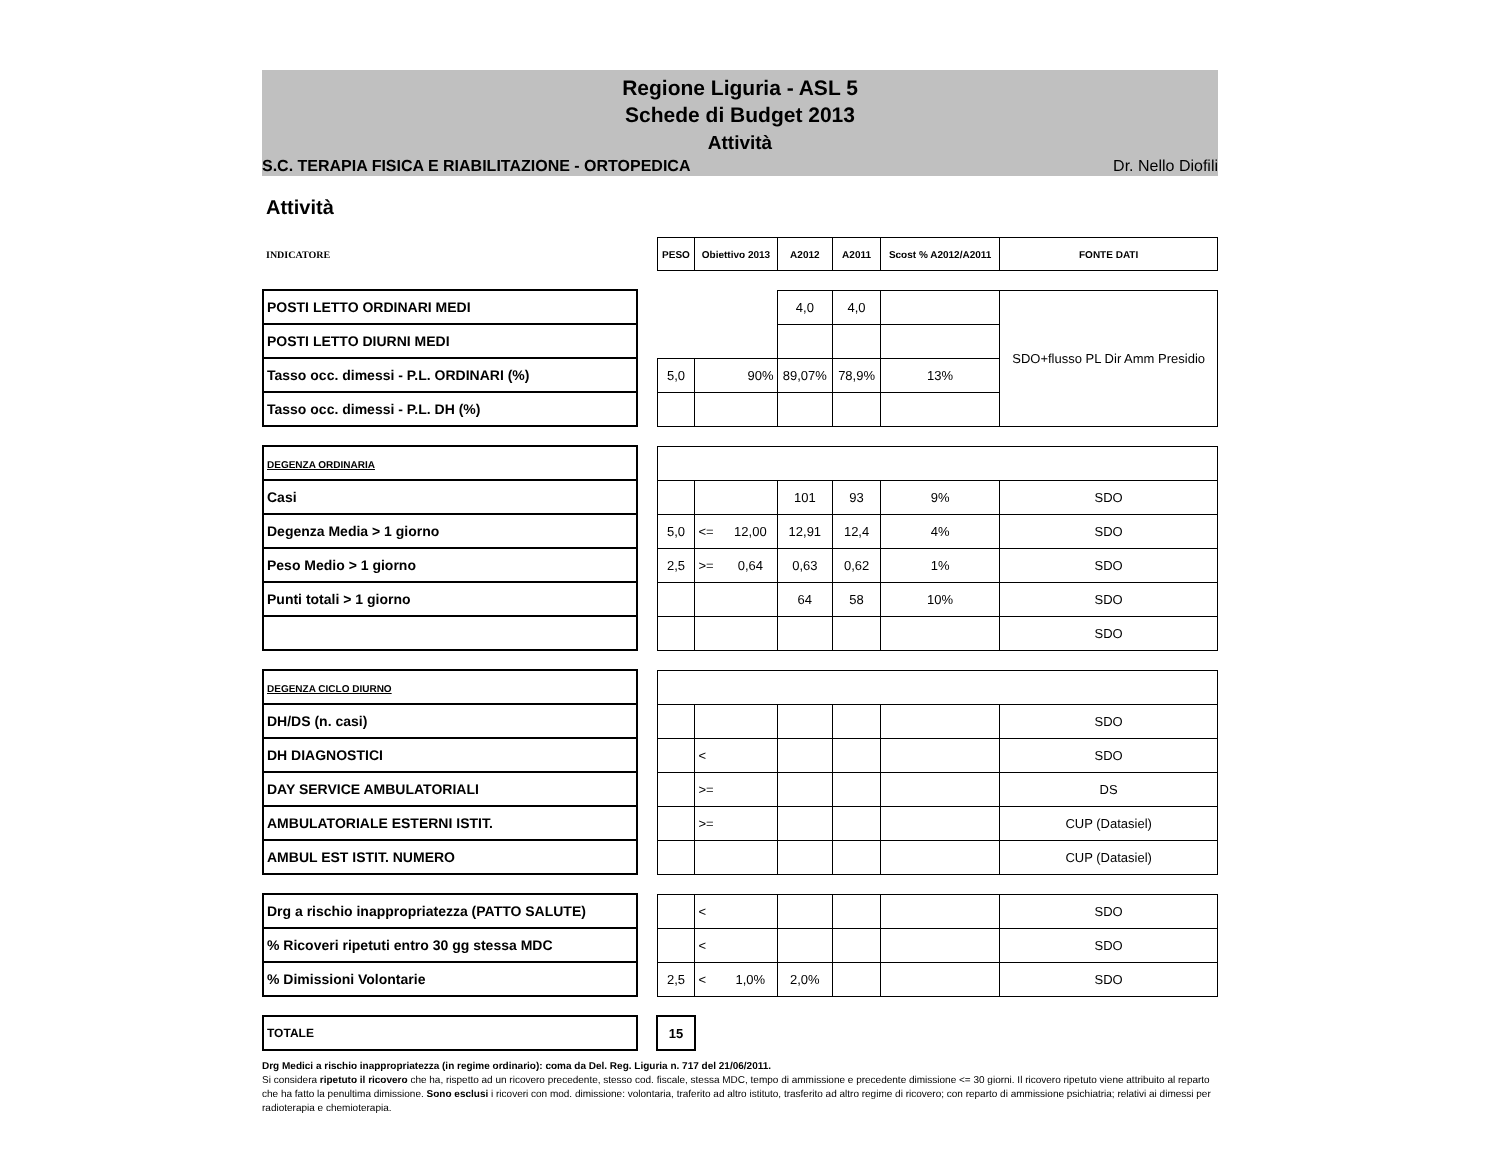Regione Liguria - ASL 5
Schede di Budget 2013
Attività
S.C. TERAPIA FISICA E RIABILITAZIONE - ORTOPEDICA Dr. Nello Diofili
Attività
| INDICATORE | | PESO | Obiettivo 2013 | | A2012 | A2011 | Scost % A2012/A2011 | FONTE DATI |
| POSTI LETTO ORDINARI MEDI | | | | | 4,0 | 4,0 | | SDO+flusso PL Dir Amm Presidio |
| POSTI LETTO DIURNI MEDI | | | | | | | | |
| Tasso occ. dimessi - P.L. ORDINARI (%) | | 5,0 | 90% | | 89,07% | 78,9% | 13% | |
| Tasso occ. dimessi - P.L. DH (%) | | | | | | | | |
| DEGENZA ORDINARIA | | | | | | | | |
| Casi | | | | | 101 | 93 | 9% | SDO |
| Degenza Media > 1 giorno | | 5,0 | <= | 12,00 | 12,91 | 12,4 | 4% | SDO |
| Peso Medio > 1 giorno | | 2,5 | >= | 0,64 | 0,63 | 0,62 | 1% | SDO |
| Punti totali > 1 giorno | | | | | 64 | 58 | 10% | SDO |
| | | | | | | | | SDO |
| DEGENZA CICLO DIURNO | | | | | | | | |
| DH/DS (n. casi) | | | | | | | | SDO |
| DH DIAGNOSTICI | | | < | | | | | SDO |
| DAY SERVICE AMBULATORIALI | | | >= | | | | | DS |
| AMBULATORIALE ESTERNI ISTIT. | | | >= | | | | | CUP (Datasiel) |
| AMBUL EST ISTIT. NUMERO | | | | | | | | CUP (Datasiel) |
| Drg a rischio inappropriatezza (PATTO SALUTE) | | | < | | | | | SDO |
| % Ricoveri ripetuti entro 30 gg stessa MDC | | | < | | | | | SDO |
| % Dimissioni Volontarie | | 2,5 | < | 1,0% | 2,0% | | | SDO |
| TOTALE | | 15 | | | | | | |
Drg Medici a rischio inappropriatezza (in regime ordinario): coma da Del. Reg. Liguria n. 717 del 21/06/2011.
Si considera ripetuto il ricovero che ha, rispetto ad un ricovero precedente, stesso cod. fiscale, stessa MDC, tempo di ammissione e precedente dimissione <= 30 giorni. Il ricovero ripetuto viene attribuito al reparto che ha fatto la penultima dimissione. Sono esclusi i ricoveri con mod. dimissione: volontaria, traferito ad altro istituto, trasferito ad altro regime di ricovero; con reparto di ammissione psichiatria; relativi ai dimessi per radioterapia e chemioterapia.